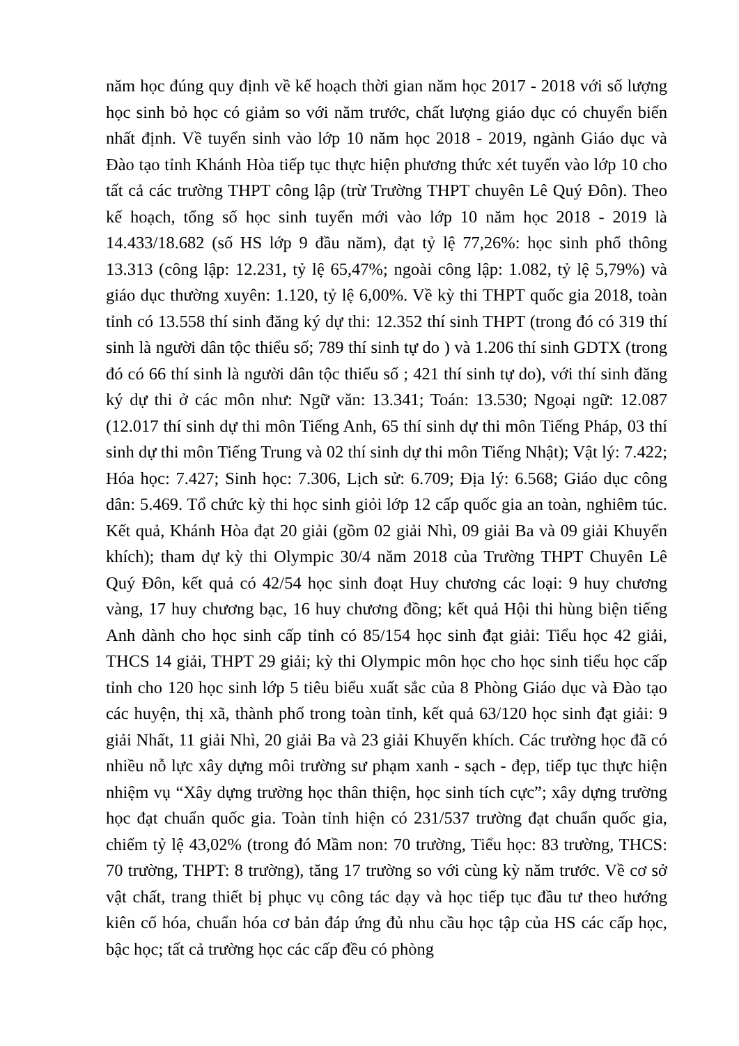năm học đúng quy định về kế hoạch thời gian năm học 2017 - 2018 với số lượng học sinh bỏ học có giảm so với năm trước, chất lượng giáo dục có chuyển biến nhất định. Về tuyển sinh vào lớp 10 năm học 2018 - 2019, ngành Giáo dục và Đào tạo tỉnh Khánh Hòa tiếp tục thực hiện phương thức xét tuyển vào lớp 10 cho tất cả các trường THPT công lập (trừ Trường THPT chuyên Lê Quý Đôn). Theo kế hoạch, tổng số học sinh tuyển mới vào lớp 10 năm học 2018 - 2019 là 14.433/18.682 (số HS lớp 9 đầu năm), đạt tỷ lệ 77,26%: học sinh phổ thông 13.313 (công lập: 12.231, tỷ lệ 65,47%; ngoài công lập: 1.082, tỷ lệ 5,79%) và giáo dục thường xuyên: 1.120, tỷ lệ 6,00%. Về kỳ thi THPT quốc gia 2018, toàn tỉnh có 13.558 thí sinh đăng ký dự thi: 12.352 thí sinh THPT (trong đó có 319 thí sinh là người dân tộc thiểu số; 789 thí sinh tự do ) và 1.206 thí sinh GDTX (trong đó có 66 thí sinh là người dân tộc thiểu số ; 421 thí sinh tự do), với thí sinh đăng ký dự thi ở các môn như: Ngữ văn: 13.341; Toán: 13.530; Ngoại ngữ: 12.087 (12.017 thí sinh dự thi môn Tiếng Anh, 65 thí sinh dự thi môn Tiếng Pháp, 03 thí sinh dự thi môn Tiếng Trung và 02 thí sinh dự thi môn Tiếng Nhật); Vật lý: 7.422; Hóa học: 7.427; Sinh học: 7.306, Lịch sử: 6.709; Địa lý: 6.568; Giáo dục công dân: 5.469. Tổ chức kỳ thi học sinh giỏi lớp 12 cấp quốc gia an toàn, nghiêm túc. Kết quả, Khánh Hòa đạt 20 giải (gồm 02 giải Nhì, 09 giải Ba và 09 giải Khuyến khích); tham dự kỳ thi Olympic 30/4 năm 2018 của Trường THPT Chuyên Lê Quý Đôn, kết quả có 42/54 học sinh đoạt Huy chương các loại: 9 huy chương vàng, 17 huy chương bạc, 16 huy chương đồng; kết quả Hội thi hùng biện tiếng Anh dành cho học sinh cấp tỉnh có 85/154 học sinh đạt giải: Tiểu học 42 giải, THCS 14 giải, THPT 29 giải; kỳ thi Olympic môn học cho học sinh tiểu học cấp tỉnh cho 120 học sinh lớp 5 tiêu biểu xuất sắc của 8 Phòng Giáo dục và Đào tạo các huyện, thị xã, thành phố trong toàn tỉnh, kết quả 63/120 học sinh đạt giải: 9 giải Nhất, 11 giải Nhì, 20 giải Ba và 23 giải Khuyến khích. Các trường học đã có nhiều nỗ lực xây dựng môi trường sư phạm xanh - sạch - đẹp, tiếp tục thực hiện nhiệm vụ “Xây dựng trường học thân thiện, học sinh tích cực”; xây dựng trường học đạt chuẩn quốc gia. Toàn tỉnh hiện có 231/537 trường đạt chuẩn quốc gia, chiếm tỷ lệ 43,02% (trong đó Mầm non: 70 trường, Tiểu học: 83 trường, THCS: 70 trường, THPT: 8 trường), tăng 17 trường so với cùng kỳ năm trước. Về cơ sở vật chất, trang thiết bị phục vụ công tác dạy và học tiếp tục đầu tư theo hướng kiên cố hóa, chuẩn hóa cơ bản đáp ứng đủ nhu cầu học tập của HS các cấp học, bậc học; tất cả trường học các cấp đều có phòng